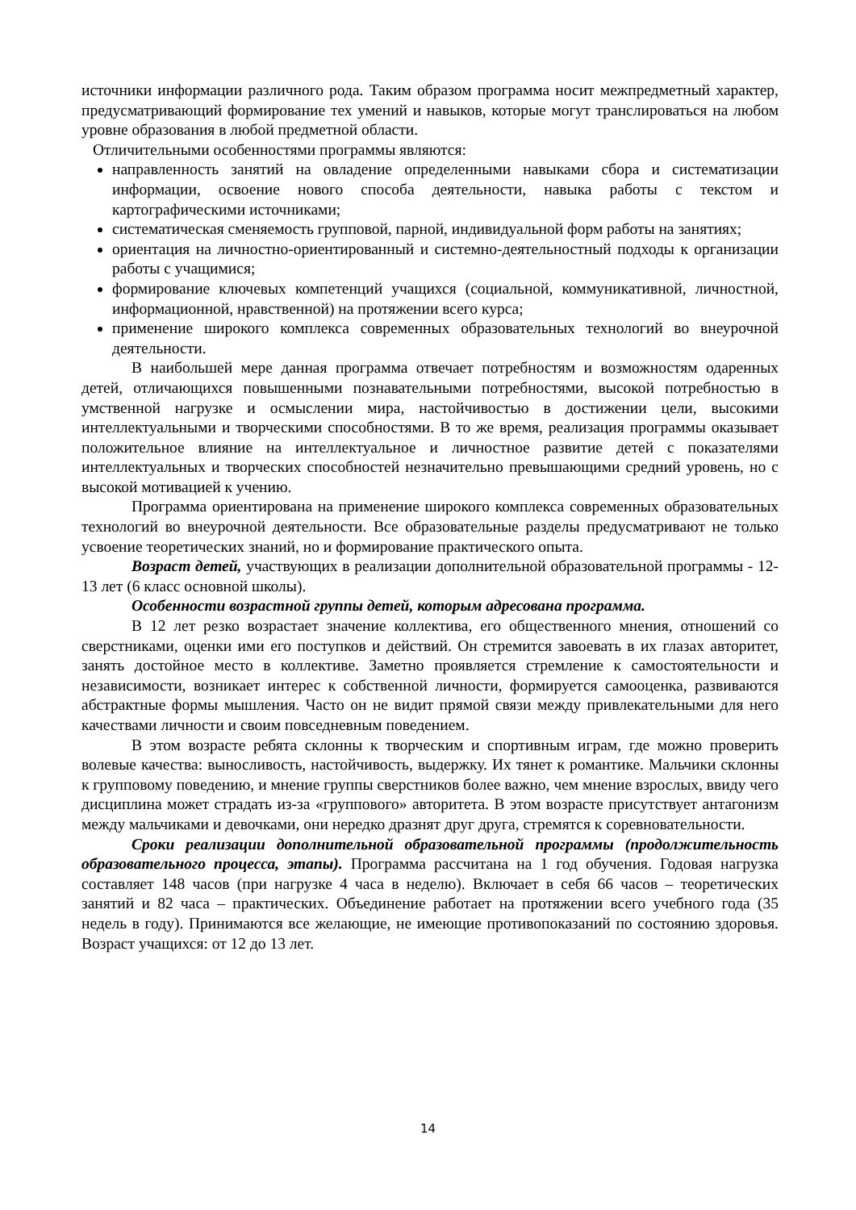источники информации различного рода. Таким образом программа носит межпредметный характер, предусматривающий формирование тех умений и навыков, которые могут транслироваться на любом уровне образования в любой предметной области.
Отличительными особенностями программы являются:
направленность занятий на овладение определенными навыками сбора и систематизации информации, освоение нового способа деятельности, навыка работы с текстом и картографическими источниками;
систематическая сменяемость групповой, парной, индивидуальной форм работы на занятиях;
ориентация на личностно-ориентированный и системно-деятельностный подходы к организации работы с учащимися;
формирование ключевых компетенций учащихся (социальной, коммуникативной, личностной, информационной, нравственной) на протяжении всего курса;
применение широкого комплекса современных образовательных технологий во внеурочной деятельности.
В наибольшей мере данная программа отвечает потребностям и возможностям одаренных детей, отличающихся повышенными познавательными потребностями, высокой потребностью в умственной нагрузке и осмыслении мира, настойчивостью в достижении цели, высокими интеллектуальными и творческими способностями. В то же время, реализация программы оказывает положительное влияние на интеллектуальное и личностное развитие детей с показателями интеллектуальных и творческих способностей незначительно превышающими средний уровень, но с высокой мотивацией к учению.
Программа ориентирована на применение широкого комплекса современных образовательных технологий во внеурочной деятельности. Все образовательные разделы предусматривают не только усвоение теоретических знаний, но и формирование практического опыта.
Возраст детей, участвующих в реализации дополнительной образовательной программы - 12-13 лет (6 класс основной школы).
Особенности возрастной группы детей, которым адресована программа.
В 12 лет резко возрастает значение коллектива, его общественного мнения, отношений со сверстниками, оценки ими его поступков и действий. Он стремится завоевать в их глазах авторитет, занять достойное место в коллективе. Заметно проявляется стремление к самостоятельности и независимости, возникает интерес к собственной личности, формируется самооценка, развиваются абстрактные формы мышления. Часто он не видит прямой связи между привлекательными для него качествами личности и своим повседневным поведением.
В этом возрасте ребята склонны к творческим и спортивным играм, где можно проверить волевые качества: выносливость, настойчивость, выдержку. Их тянет к романтике. Мальчики склонны к групповому поведению, и мнение группы сверстников более важно, чем мнение взрослых, ввиду чего дисциплина может страдать из-за «группового» авторитета. В этом возрасте присутствует антагонизм между мальчиками и девочками, они нередко дразнят друг друга, стремятся к соревновательности.
Сроки реализации дополнительной образовательной программы (продолжительность образовательного процесса, этапы). Программа рассчитана на 1 год обучения. Годовая нагрузка составляет 148 часов (при нагрузке 4 часа в неделю). Включает в себя 66 часов – теоретических занятий и 82 часа – практических. Объединение работает на протяжении всего учебного года (35 недель в году). Принимаются все желающие, не имеющие противопоказаний по состоянию здоровья. Возраст учащихся: от 12 до 13 лет.
14